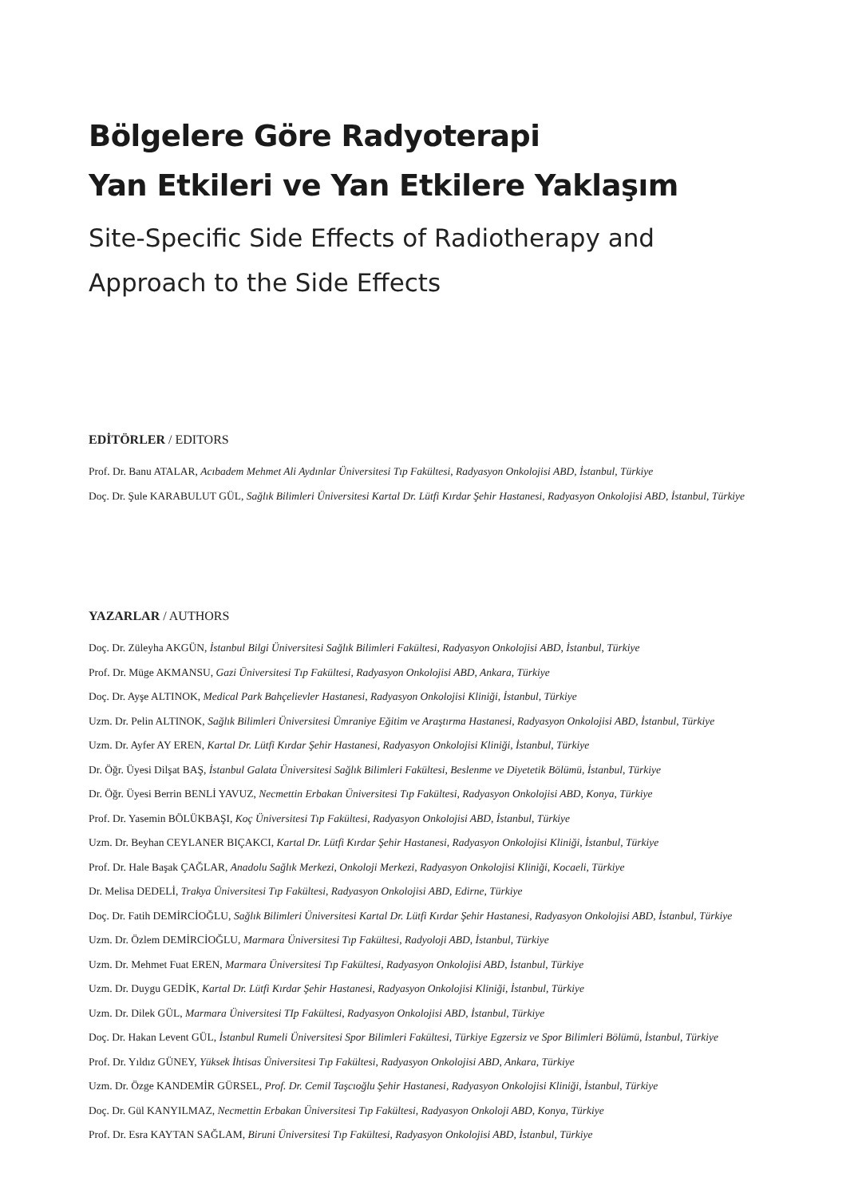Bölgelere Göre Radyoterapi
Yan Etkileri ve Yan Etkilere Yaklaşım
Site-Specific Side Effects of Radiotherapy and
Approach to the Side Effects
EDİTÖRLER / EDITORS
Prof. Dr. Banu ATALAR, Acıbadem Mehmet Ali Aydınlar Üniversitesi Tıp Fakültesi, Radyasyon Onkolojisi ABD, İstanbul, Türkiye
Doç. Dr. Şule KARABULUT GÜL, Sağlık Bilimleri Üniversitesi Kartal Dr. Lütfi Kırdar Şehir Hastanesi, Radyasyon Onkolojisi ABD, İstanbul, Türkiye
YAZARLAR / AUTHORS
Doç. Dr. Züleyha AKGÜN, İstanbul Bilgi Üniversitesi Sağlık Bilimleri Fakültesi, Radyasyon Onkolojisi ABD, İstanbul, Türkiye
Prof. Dr. Müge AKMANSU, Gazi Üniversitesi Tıp Fakültesi, Radyasyon Onkolojisi ABD, Ankara, Türkiye
Doç. Dr. Ayşe ALTINOK, Medical Park Bahçelievler Hastanesi, Radyasyon Onkolojisi Kliniği, İstanbul, Türkiye
Uzm. Dr. Pelin ALTINOK, Sağlık Bilimleri Üniversitesi Ümraniye Eğitim ve Araştırma Hastanesi, Radyasyon Onkolojisi ABD, İstanbul, Türkiye
Uzm. Dr. Ayfer AY EREN, Kartal Dr. Lütfi Kırdar Şehir Hastanesi, Radyasyon Onkolojisi Kliniği, İstanbul, Türkiye
Dr. Öğr. Üyesi Dilşat BAŞ, İstanbul Galata Üniversitesi Sağlık Bilimleri Fakültesi, Beslenme ve Diyetetik Bölümü, İstanbul, Türkiye
Dr. Öğr. Üyesi Berrin BENLİ YAVUZ, Necmettin Erbakan Üniversitesi Tıp Fakültesi, Radyasyon Onkolojisi ABD, Konya, Türkiye
Prof. Dr. Yasemin BÖLÜKBAŞI, Koç Üniversitesi Tıp Fakültesi, Radyasyon Onkolojisi ABD, İstanbul, Türkiye
Uzm. Dr. Beyhan CEYLANER BIÇAKCI, Kartal Dr. Lütfi Kırdar Şehir Hastanesi, Radyasyon Onkolojisi Kliniği, İstanbul, Türkiye
Prof. Dr. Hale Başak ÇAĞLAR, Anadolu Sağlık Merkezi, Onkoloji Merkezi, Radyasyon Onkolojisi Kliniği, Kocaeli, Türkiye
Dr. Melisa DEDELİ, Trakya Üniversitesi Tıp Fakültesi, Radyasyon Onkolojisi ABD, Edirne, Türkiye
Doç. Dr. Fatih DEMİRCİOĞLU, Sağlık Bilimleri Üniversitesi Kartal Dr. Lütfi Kırdar Şehir Hastanesi, Radyasyon Onkolojisi ABD, İstanbul, Türkiye
Uzm. Dr. Özlem DEMİRCİOĞLU, Marmara Üniversitesi Tıp Fakültesi, Radyoloji ABD, İstanbul, Türkiye
Uzm. Dr. Mehmet Fuat EREN, Marmara Üniversitesi Tıp Fakültesi, Radyasyon Onkolojisi ABD, İstanbul, Türkiye
Uzm. Dr. Duygu GEDİK, Kartal Dr. Lütfi Kırdar Şehir Hastanesi, Radyasyon Onkolojisi Kliniği, İstanbul, Türkiye
Uzm. Dr. Dilek GÜL, Marmara Üniversitesi TIp Fakültesi, Radyasyon Onkolojisi ABD, İstanbul, Türkiye
Doç. Dr. Hakan Levent GÜL, İstanbul Rumeli Üniversitesi Spor Bilimleri Fakültesi, Türkiye Egzersiz ve Spor Bilimleri Bölümü, İstanbul, Türkiye
Prof. Dr. Yıldız GÜNEY, Yüksek İhtisas Üniversitesi Tıp Fakültesi, Radyasyon Onkolojisi ABD, Ankara, Türkiye
Uzm. Dr. Özge KANDEMİR GÜRSEL, Prof. Dr. Cemil Taşcıoğlu Şehir Hastanesi, Radyasyon Onkolojisi Kliniği, İstanbul, Türkiye
Doç. Dr. Gül KANYILMAZ, Necmettin Erbakan Üniversitesi Tıp Fakültesi, Radyasyon Onkoloji ABD, Konya, Türkiye
Prof. Dr. Esra KAYTAN SAĞLAM, Biruni Üniversitesi Tıp Fakültesi, Radyasyon Onkolojisi ABD, İstanbul, Türkiye